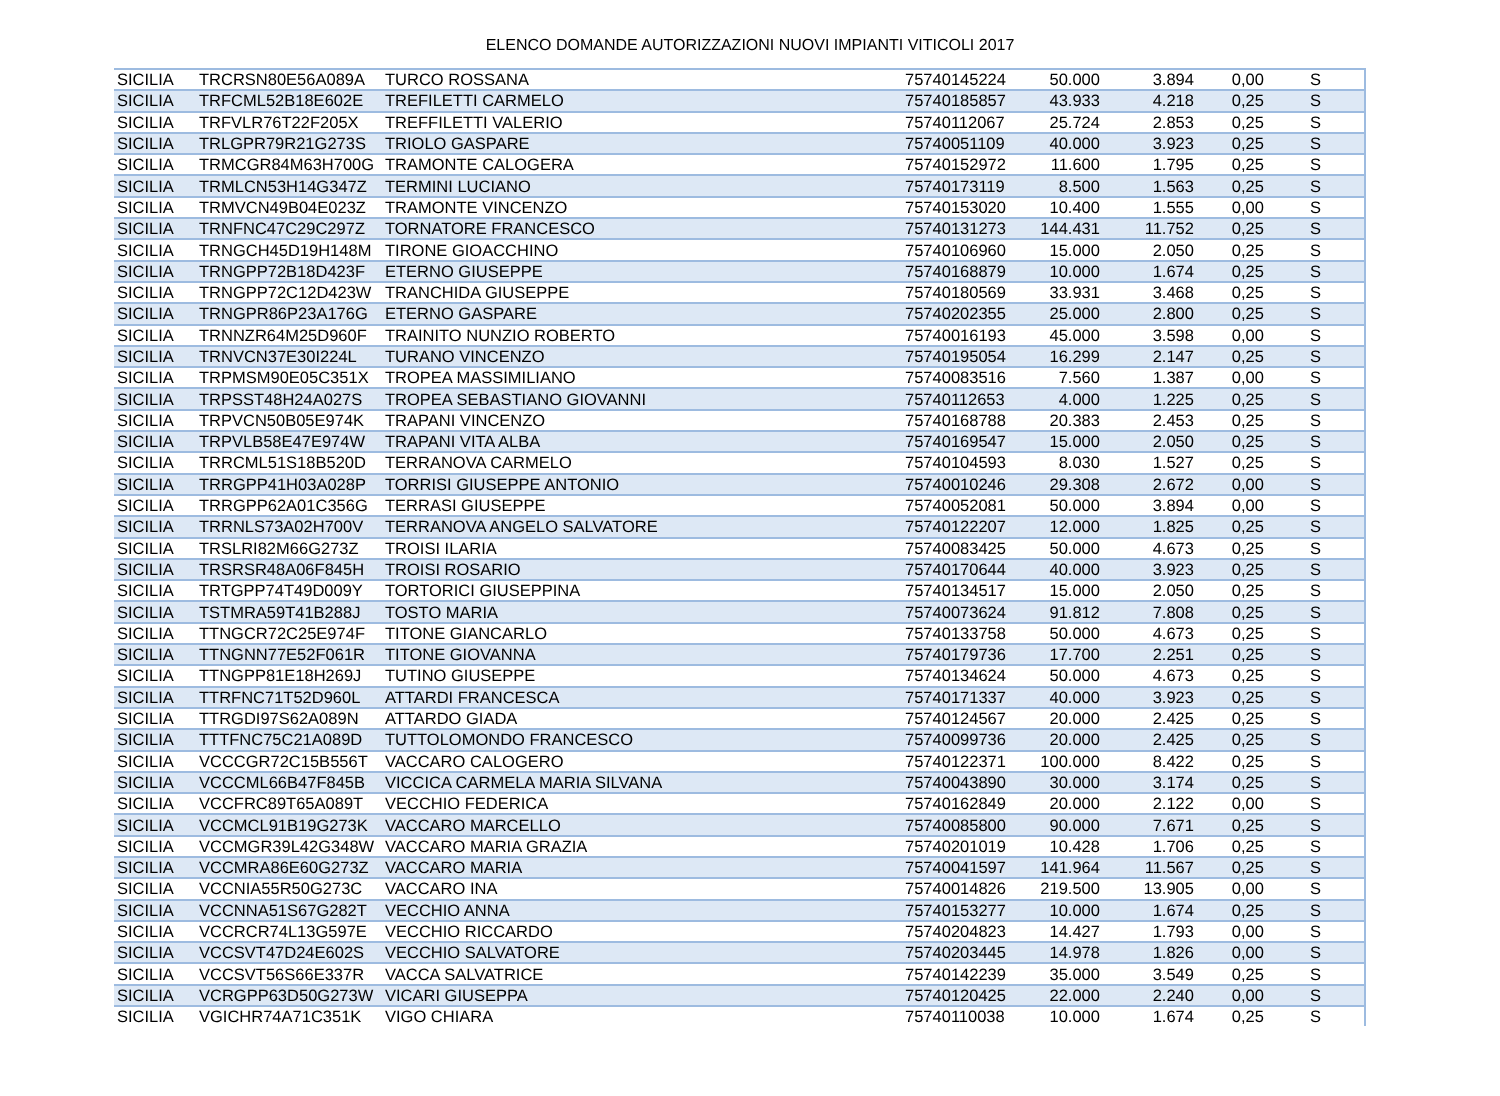ELENCO DOMANDE AUTORIZZAZIONI NUOVI IMPIANTI VITICOLI 2017
| SICILIA | TRCRSN80E56A089A | TURCO ROSSANA | 75740145224 | 50.000 | 3.894 | 0,00 | S |
| SICILIA | TRFCML52B18E602E | TREFILETTI CARMELO | 75740185857 | 43.933 | 4.218 | 0,25 | S |
| SICILIA | TRFVLR76T22F205X | TREFFILETTI VALERIO | 75740112067 | 25.724 | 2.853 | 0,25 | S |
| SICILIA | TRLGPR79R21G273S | TRIOLO GASPARE | 75740051109 | 40.000 | 3.923 | 0,25 | S |
| SICILIA | TRMCGR84M63H700G | TRAMONTE CALOGERA | 75740152972 | 11.600 | 1.795 | 0,25 | S |
| SICILIA | TRMLCN53H14G347Z | TERMINI LUCIANO | 75740173119 | 8.500 | 1.563 | 0,25 | S |
| SICILIA | TRMVCN49B04E023Z | TRAMONTE VINCENZO | 75740153020 | 10.400 | 1.555 | 0,00 | S |
| SICILIA | TRNFNC47C29C297Z | TORNATORE FRANCESCO | 75740131273 | 144.431 | 11.752 | 0,25 | S |
| SICILIA | TRNGCH45D19H148M | TIRONE GIOACCHINO | 75740106960 | 15.000 | 2.050 | 0,25 | S |
| SICILIA | TRNGPP72B18D423F | ETERNO GIUSEPPE | 75740168879 | 10.000 | 1.674 | 0,25 | S |
| SICILIA | TRNGPP72C12D423W | TRANCHIDA GIUSEPPE | 75740180569 | 33.931 | 3.468 | 0,25 | S |
| SICILIA | TRNGPR86P23A176G | ETERNO GASPARE | 75740202355 | 25.000 | 2.800 | 0,25 | S |
| SICILIA | TRNNZR64M25D960F | TRAINITO NUNZIO ROBERTO | 75740016193 | 45.000 | 3.598 | 0,00 | S |
| SICILIA | TRNVCN37E30I224L | TURANO VINCENZO | 75740195054 | 16.299 | 2.147 | 0,25 | S |
| SICILIA | TRPMSM90E05C351X | TROPEA MASSIMILIANO | 75740083516 | 7.560 | 1.387 | 0,00 | S |
| SICILIA | TRPSST48H24A027S | TROPEA SEBASTIANO GIOVANNI | 75740112653 | 4.000 | 1.225 | 0,25 | S |
| SICILIA | TRPVCN50B05E974K | TRAPANI VINCENZO | 75740168788 | 20.383 | 2.453 | 0,25 | S |
| SICILIA | TRPVLB58E47E974W | TRAPANI VITA ALBA | 75740169547 | 15.000 | 2.050 | 0,25 | S |
| SICILIA | TRRCML51S18B520D | TERRANOVA CARMELO | 75740104593 | 8.030 | 1.527 | 0,25 | S |
| SICILIA | TRRGPP41H03A028P | TORRISI GIUSEPPE ANTONIO | 75740010246 | 29.308 | 2.672 | 0,00 | S |
| SICILIA | TRRGPP62A01C356G | TERRASI GIUSEPPE | 75740052081 | 50.000 | 3.894 | 0,00 | S |
| SICILIA | TRRNLS73A02H700V | TERRANOVA ANGELO SALVATORE | 75740122207 | 12.000 | 1.825 | 0,25 | S |
| SICILIA | TRSLRI82M66G273Z | TROISI ILARIA | 75740083425 | 50.000 | 4.673 | 0,25 | S |
| SICILIA | TRSRSR48A06F845H | TROISI ROSARIO | 75740170644 | 40.000 | 3.923 | 0,25 | S |
| SICILIA | TRTGPP74T49D009Y | TORTORICI GIUSEPPINA | 75740134517 | 15.000 | 2.050 | 0,25 | S |
| SICILIA | TSTMRA59T41B288J | TOSTO MARIA | 75740073624 | 91.812 | 7.808 | 0,25 | S |
| SICILIA | TTNGCR72C25E974F | TITONE GIANCARLO | 75740133758 | 50.000 | 4.673 | 0,25 | S |
| SICILIA | TTNGNN77E52F061R | TITONE GIOVANNA | 75740179736 | 17.700 | 2.251 | 0,25 | S |
| SICILIA | TTNGPP81E18H269J | TUTINO GIUSEPPE | 75740134624 | 50.000 | 4.673 | 0,25 | S |
| SICILIA | TTRFNC71T52D960L | ATTARDI FRANCESCA | 75740171337 | 40.000 | 3.923 | 0,25 | S |
| SICILIA | TTRGDI97S62A089N | ATTARDO GIADA | 75740124567 | 20.000 | 2.425 | 0,25 | S |
| SICILIA | TTTFNC75C21A089D | TUTTOLOMONDO FRANCESCO | 75740099736 | 20.000 | 2.425 | 0,25 | S |
| SICILIA | VCCCGR72C15B556T | VACCARO CALOGERO | 75740122371 | 100.000 | 8.422 | 0,25 | S |
| SICILIA | VCCCML66B47F845B | VICCICA CARMELA MARIA SILVANA | 75740043890 | 30.000 | 3.174 | 0,25 | S |
| SICILIA | VCCFRC89T65A089T | VECCHIO FEDERICA | 75740162849 | 20.000 | 2.122 | 0,00 | S |
| SICILIA | VCCMCL91B19G273K | VACCARO MARCELLO | 75740085800 | 90.000 | 7.671 | 0,25 | S |
| SICILIA | VCCMGR39L42G348W | VACCARO MARIA GRAZIA | 75740201019 | 10.428 | 1.706 | 0,25 | S |
| SICILIA | VCCMRA86E60G273Z | VACCARO MARIA | 75740041597 | 141.964 | 11.567 | 0,25 | S |
| SICILIA | VCCNIA55R50G273C | VACCARO INA | 75740014826 | 219.500 | 13.905 | 0,00 | S |
| SICILIA | VCCNNA51S67G282T | VECCHIO ANNA | 75740153277 | 10.000 | 1.674 | 0,25 | S |
| SICILIA | VCCRCR74L13G597E | VECCHIO RICCARDO | 75740204823 | 14.427 | 1.793 | 0,00 | S |
| SICILIA | VCCSVT47D24E602S | VECCHIO SALVATORE | 75740203445 | 14.978 | 1.826 | 0,00 | S |
| SICILIA | VCCSVT56S66E337R | VACCA SALVATRICE | 75740142239 | 35.000 | 3.549 | 0,25 | S |
| SICILIA | VCRGPP63D50G273W | VICARI GIUSEPPA | 75740120425 | 22.000 | 2.240 | 0,00 | S |
| SICILIA | VGICHR74A71C351K | VIGO CHIARA | 75740110038 | 10.000 | 1.674 | 0,25 | S |